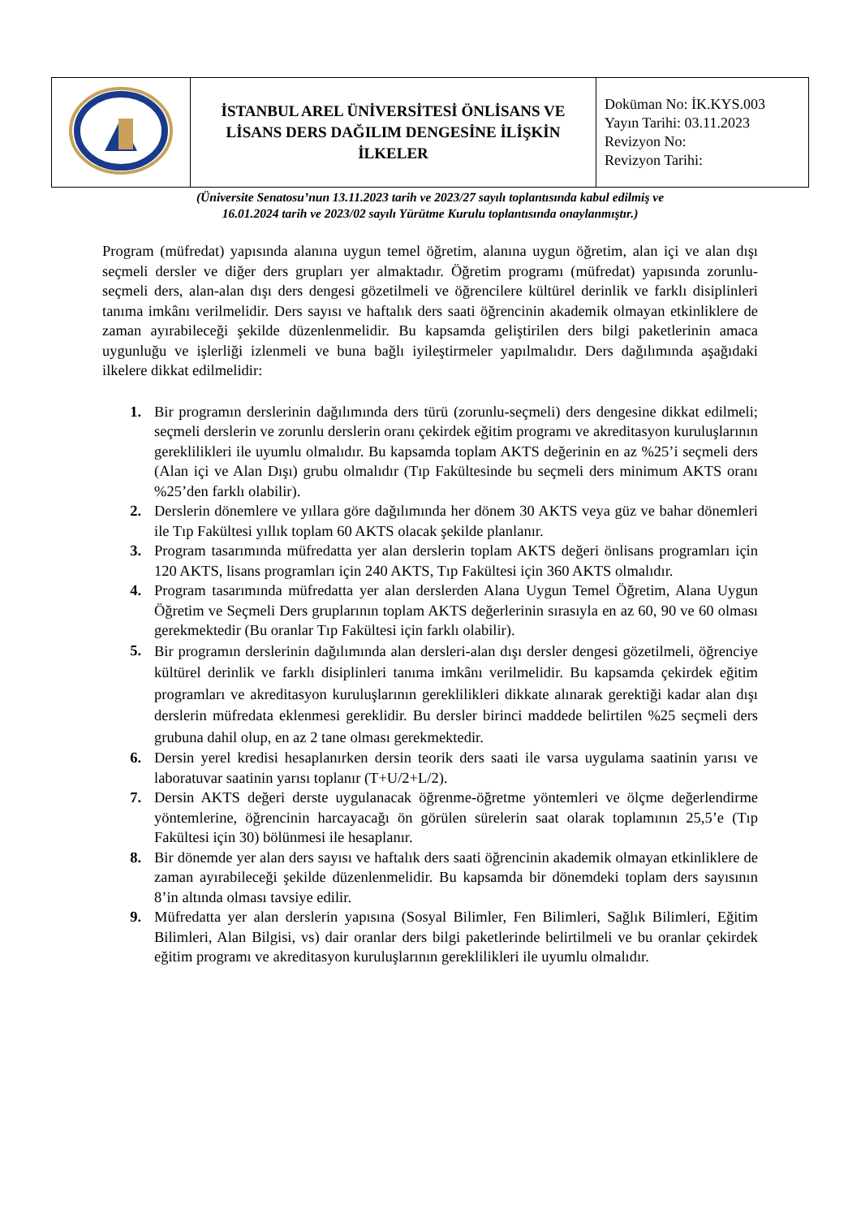| | İSTANBUL AREL ÜNİVERSİTESİ ÖNLİSANS VE LİSANS DERS DAĞILIM DENGESİNE İLİŞKİN İLKELER | Doküman No: İK.KYS.003 Yayın Tarihi: 03.11.2023 Revizyon No: Revizyon Tarihi: |
(Üniversite Senatosu’nun 13.11.2023 tarih ve 2023/27 sayılı toplantısında kabul edilmiş ve
16.01.2024 tarih ve 2023/02 sayılı Yürütme Kurulu toplantısında onaylanmıştır.)
Program (müfredat) yapısında alanına uygun temel öğretim, alanına uygun öğretim, alan içi ve alan dışı seçmeli dersler ve diğer ders grupları yer almaktadır. Öğretim programı (müfredat) yapısında zorunlu-seçmeli ders, alan-alan dışı ders dengesi gözetilmeli ve öğrencilere kültürel derinlik ve farklı disiplinleri tanıma imkânı verilmelidir. Ders sayısı ve haftalık ders saati öğrencinin akademik olmayan etkinliklere de zaman ayırabileceği şekilde düzenlenmelidir. Bu kapsamda geliştirilen ders bilgi paketlerinin amaca uygunluğu ve işlerliği izlenmeli ve buna bağlı iyileştirmeler yapılmalıdır. Ders dağılımında aşağıdaki ilkelere dikkat edilmelidir:
1. Bir programın derslerinin dağılımında ders türü (zorunlu-seçmeli) ders dengesine dikkat edilmeli; seçmeli derslerin ve zorunlu derslerin oranı çekirdek eğitim programı ve akreditasyon kuruluşlarının gereklilikleri ile uyumlu olmalıdır. Bu kapsamda toplam AKTS değerinin en az %25’i seçmeli ders (Alan içi ve Alan Dışı) grubu olmalıdır (Tıp Fakültesinde bu seçmeli ders minimum AKTS oranı %25’den farklı olabilir).
2. Derslerin dönemlere ve yıllara göre dağılımında her dönem 30 AKTS veya güz ve bahar dönemleri ile Tıp Fakültesi yıllık toplam 60 AKTS olacak şekilde planlanır.
3. Program tasarımında müfredatta yer alan derslerin toplam AKTS değeri önlisans programları için 120 AKTS, lisans programları için 240 AKTS, Tıp Fakültesi için 360 AKTS olmalıdır.
4. Program tasarımında müfredatta yer alan derslerden Alana Uygun Temel Öğretim, Alana Uygun Öğretim ve Seçmeli Ders gruplarının toplam AKTS değerlerinin sırasıyla en az 60, 90 ve 60 olması gerekmektedir (Bu oranlar Tıp Fakültesi için farklı olabilir).
5. Bir programın derslerinin dağılımında alan dersleri-alan dışı dersler dengesi gözetilmeli, öğrenciye kültürel derinlik ve farklı disiplinleri tanıma imkânı verilmelidir. Bu kapsamda çekirdek eğitim programları ve akreditasyon kuruluşlarının gereklilikleri dikkate alınarak gerektiği kadar alan dışı derslerin müfredata eklenmesi gereklidir. Bu dersler birinci maddede belirtilen %25 seçmeli ders grubuna dahil olup, en az 2 tane olması gerekmektedir.
6. Dersin yerel kredisi hesaplanırken dersin teorik ders saati ile varsa uygulama saatinin yarısı ve laboratuvar saatinin yarısı toplanır (T+U/2+L/2).
7. Dersin AKTS değeri derste uygulanacak öğrenme-öğretme yöntemleri ve ölçme değerlendirme yöntemlerine, öğrencinin harcayacağı ön görülen sürelerin saat olarak toplamının 25,5’e (Tıp Fakültesi için 30) bölünmesi ile hesaplanır.
8. Bir dönemde yer alan ders sayısı ve haftalık ders saati öğrencinin akademik olmayan etkinliklere de zaman ayırabileceği şekilde düzenlenmelidir. Bu kapsamda bir dönemdeki toplam ders sayısının 8’in altında olması tavsiye edilir.
9. Müfredatta yer alan derslerin yapısına (Sosyal Bilimler, Fen Bilimleri, Sağlık Bilimleri, Eğitim Bilimleri, Alan Bilgisi, vs) dair oranlar ders bilgi paketlerinde belirtilmeli ve bu oranlar çekirdek eğitim programı ve akreditasyon kuruluşlarının gereklilikleri ile uyumlu olmalıdır.